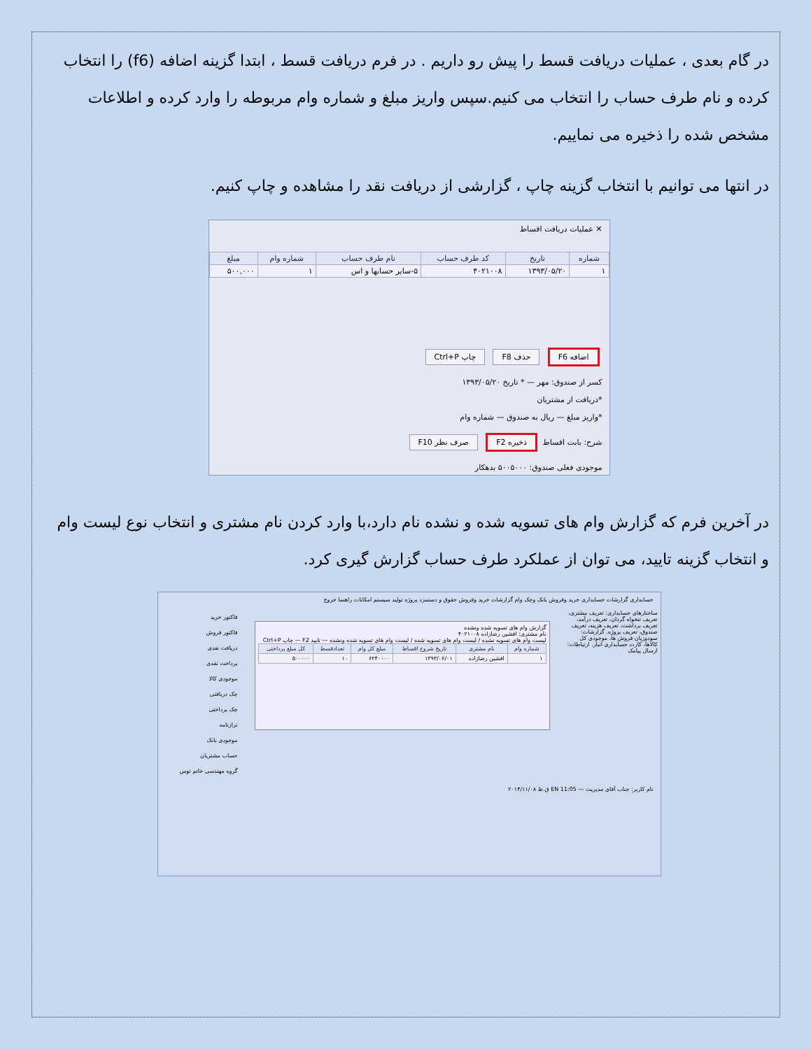در گام بعدی ، عملیات دریافت قسط را پیش رو داریم . در فرم دریافت قسط ، ابتدا گزینه اضافه (f6) را انتخاب کرده و نام طرف حساب را انتخاب می کنیم.سپس واریز مبلغ و شماره وام مربوطه را وارد کرده و اطلاعات مشخص شده را ذخیره می نماییم.
در انتها می توانیم با انتخاب گزینه چاپ ، گزارشی از دریافت نقد را مشاهده و چاپ کنیم.
✕ عملیات دریافت اقساط
| شماره | تاریخ | کد طرف حساب | نام طرف حساب | شماره وام | مبلغ |
| --- | --- | --- | --- | --- | --- |
| ۱ | ۱۳۹۳/۰۵/۲۰ | ۴۰۲۱۰۰۸ | ۵-سایر حسابها و اس | ۱ | ۵۰۰,۰۰۰ |
اضافه F6 حذف F8 چاپ Ctrl+P
کسر از صندوق: مهر — * تاریخ ۱۳۹۳/۰۵/۲۰
*دریافت از مشتریان
*واریز مبلغ — ریال به صندوق — شماره وام
شرح: بابت اقساط ذخیره F2 صرف نظر F10
موجودی فعلی صندوق: ۵۰۰۵۰۰۰ بدهکار
در آخرین فرم که گزارش وام های تسویه شده و نشده نام دارد،با وارد کردن نام مشتری و انتخاب نوع لیست وام و انتخاب گزینه تایید، می توان از عملکرد طرف حساب گزارش گیری کرد.
حسابداری گزارشات حسابداری خرید وفروش بانک وچک وام گزارشات خرید وفروش حقوق و دستمزد پروژه تولید سیستم امکانات راهنما خروج
ساختارهای حسابداری: تعریف مشتری، تعریف تنخواه گردان، تعریف درآمد، تعریف برداشت، تعریف هزینه، تعریف صندوق، تعریف پروژه. گزارشات: سودوزیان فروش ها، موجودی کل کالاها، کارت حسابداری انبار. ارتباطات: ارسال پیامک
گزارش وام های تسویه شده ونشده
نام مشتری: افشین رضازاده ۴۰۲۱۰۰۸
لیست وام های تسویه نشده / لیست وام های تسویه شده / لیست وام های تسویه شده ونشده — تایید F2 — چاپ Ctrl+P
| شماره وام | نام مشتری | تاریخ شروع اقساط | مبلغ کل وام | تعدادقسط | کل مبلغ پرداختی |
| --- | --- | --- | --- | --- | --- |
| ۱ | افشین رضازاده | ۱۳۹۳/۰۶/۰۱ | ۶۲۴۰۰۰۰ | ۱۰ | ۵۰۰۰۰۰ |
فاکتور خرید
فاکتور فروش
دریافت نقدی
پرداخت نقدی
موجودی کالا
چک دریافتی
چک پرداختی
ترازنامه
موجودی بانک
حساب مشتریان
گروه مهندسی خاتم توس
نام کاربر: جناب آقای مدیریت — EN 11:05 ق.ظ ۲۰۱۴/۱۱/۰۸